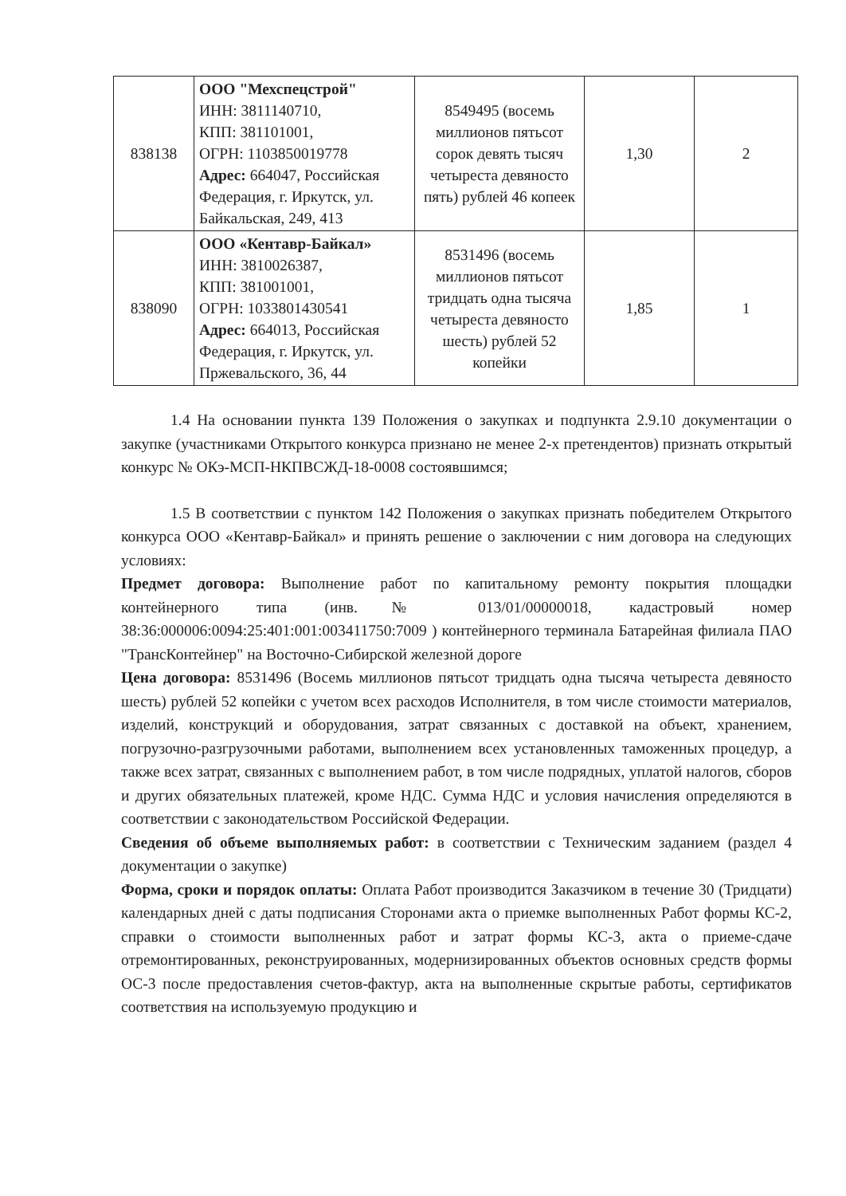| 838138 | ООО "Мехспецстрой" ИНН: 3811140710, КПП: 381101001, ОГРН: 1103850019778 Адрес: 664047, Российская Федерация, г. Иркутск, ул. Байкальская, 249, 413 | 8549495 (восемь миллионов пятьсот сорок девять тысяч четыреста девяносто пять) рублей 46 копеек | 1,30 | 2 |
| 838090 | ООО «Кентавр-Байкал» ИНН: 3810026387, КПП: 381001001, ОГРН: 1033801430541 Адрес: 664013, Российская Федерация, г. Иркутск, ул. Пржевальского, 36, 44 | 8531496 (восемь миллионов пятьсот тридцать одна тысяча четыреста девяносто шесть) рублей 52 копейки | 1,85 | 1 |
1.4 На основании пункта 139 Положения о закупках и подпункта 2.9.10 документации о закупке (участниками Открытого конкурса признано не менее 2-х претендентов) признать открытый конкурс № ОКэ-МСП-НКПВСЖД-18-0008 состоявшимся;
1.5 В соответствии с пунктом 142 Положения о закупках признать победителем Открытого конкурса ООО «Кентавр-Байкал» и принять решение о заключении с ним договора на следующих условиях:
Предмет договора: Выполнение работ по капитальному ремонту покрытия площадки контейнерного типа (инв.№ 013/01/00000018, кадастровый номер 38:36:000006:0094:25:401:001:003411750:7009 ) контейнерного терминала Батарейная филиала ПАО "ТрансКонтейнер" на Восточно-Сибирской железной дороге
Цена договора: 8531496 (Восемь миллионов пятьсот тридцать одна тысяча четыреста девяносто шесть) рублей 52 копейки с учетом всех расходов Исполнителя, в том числе стоимости материалов, изделий, конструкций и оборудования, затрат связанных с доставкой на объект, хранением, погрузочно-разгрузочными работами, выполнением всех установленных таможенных процедур, а также всех затрат, связанных с выполнением работ, в том числе подрядных, уплатой налогов, сборов и других обязательных платежей, кроме НДС. Сумма НДС и условия начисления определяются в соответствии с законодательством Российской Федерации.
Сведения об объеме выполняемых работ: в соответствии с Техническим заданием (раздел 4 документации о закупке)
Форма, сроки и порядок оплаты: Оплата Работ производится Заказчиком в течение 30 (Тридцати) календарных дней с даты подписания Сторонами акта о приемке выполненных Работ формы КС-2, справки о стоимости выполненных работ и затрат формы КС-3, акта о приеме-сдаче отремонтированных, реконструированных, модернизированных объектов основных средств формы ОС-3 после предоставления счетов-фактур, акта на выполненные скрытые работы, сертификатов соответствия на используемую продукцию и